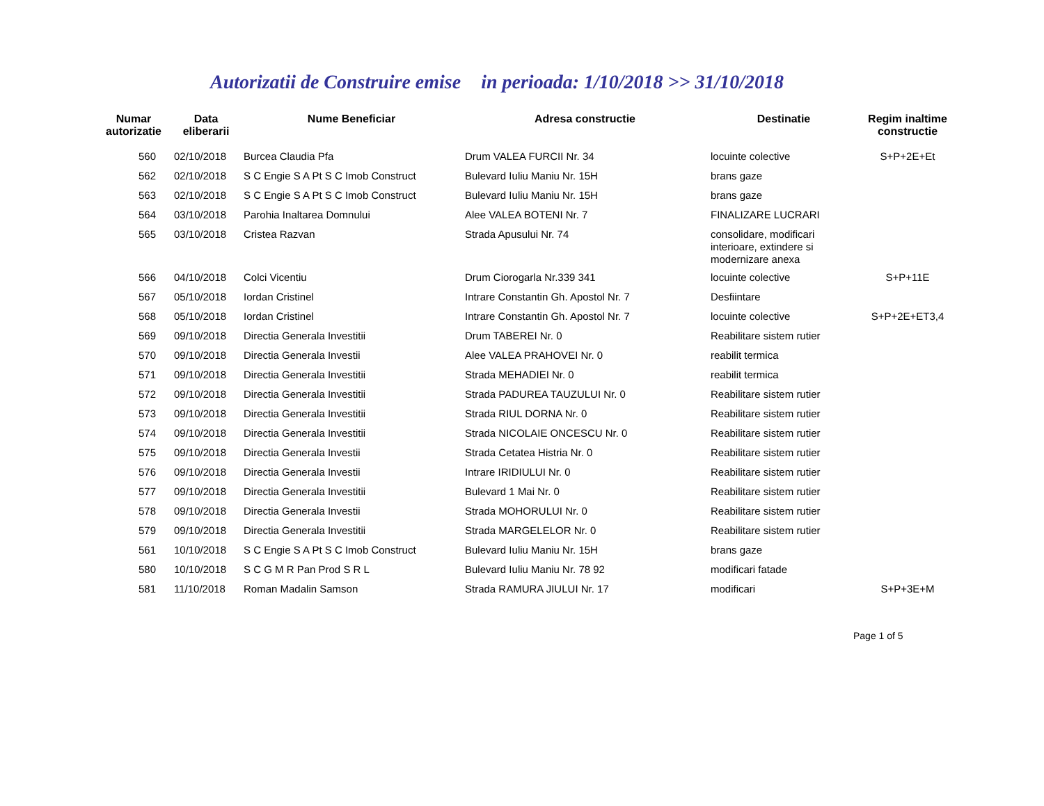Autorizatii de Construire emise in perioada: 1/10/2018 >> 31/10/2018
| Numar autorizatie | Data eliberarii | Nume Beneficiar | Adresa constructie | Destinatie | Regim inaltime constructie |
| --- | --- | --- | --- | --- | --- |
| 560 | 02/10/2018 | Burcea Claudia Pfa | Drum VALEA FURCII Nr. 34 | locuinte colective | S+P+2E+Et |
| 562 | 02/10/2018 | S C Engie S A Pt S C Imob Construct | Bulevard Iuliu Maniu Nr. 15H | brans gaze | |
| 563 | 02/10/2018 | S C Engie S A Pt S C Imob Construct | Bulevard Iuliu Maniu Nr. 15H | brans gaze | |
| 564 | 03/10/2018 | Parohia Inaltarea Domnului | Alee VALEA BOTENI Nr. 7 | FINALIZARE LUCRARI | |
| 565 | 03/10/2018 | Cristea Razvan | Strada Apusului Nr. 74 | consolidare, modificari interioare, extindere si modernizare anexa | |
| 566 | 04/10/2018 | Colci Vicentiu | Drum Ciorogarla Nr.339 341 | locuinte colective | S+P+11E |
| 567 | 05/10/2018 | Iordan Cristinel | Intrare Constantin Gh. Apostol Nr. 7 | Desfiintare | |
| 568 | 05/10/2018 | Iordan Cristinel | Intrare Constantin Gh. Apostol Nr. 7 | locuinte colective | S+P+2E+ET3,4 |
| 569 | 09/10/2018 | Directia Generala Investitii | Drum TABEREI Nr. 0 | Reabilitare sistem rutier | |
| 570 | 09/10/2018 | Directia Generala Investii | Alee VALEA PRAHOVEI Nr. 0 | reabilit termica | |
| 571 | 09/10/2018 | Directia Generala Investitii | Strada MEHADIEI Nr. 0 | reabilit termica | |
| 572 | 09/10/2018 | Directia Generala Investitii | Strada PADUREA TAUZULUI Nr. 0 | Reabilitare sistem rutier | |
| 573 | 09/10/2018 | Directia Generala Investitii | Strada RIUL DORNA Nr. 0 | Reabilitare sistem rutier | |
| 574 | 09/10/2018 | Directia Generala Investitii | Strada NICOLAIE ONCESCU Nr. 0 | Reabilitare sistem rutier | |
| 575 | 09/10/2018 | Directia Generala Investii | Strada Cetatea Histria Nr. 0 | Reabilitare sistem rutier | |
| 576 | 09/10/2018 | Directia Generala Investii | Intrare IRIDIULUI Nr. 0 | Reabilitare sistem rutier | |
| 577 | 09/10/2018 | Directia Generala Investitii | Bulevard 1 Mai Nr. 0 | Reabilitare sistem rutier | |
| 578 | 09/10/2018 | Directia Generala Investii | Strada MOHORULUI Nr. 0 | Reabilitare sistem rutier | |
| 579 | 09/10/2018 | Directia Generala Investitii | Strada MARGELELOR Nr. 0 | Reabilitare sistem rutier | |
| 561 | 10/10/2018 | S C Engie S A Pt S C Imob Construct | Bulevard Iuliu Maniu Nr. 15H | brans gaze | |
| 580 | 10/10/2018 | S C G M R Pan Prod S R L | Bulevard Iuliu Maniu Nr. 78 92 | modificari fatade | |
| 581 | 11/10/2018 | Roman Madalin Samson | Strada RAMURA JIULUI Nr. 17 | modificari | S+P+3E+M |
Page 1 of 5